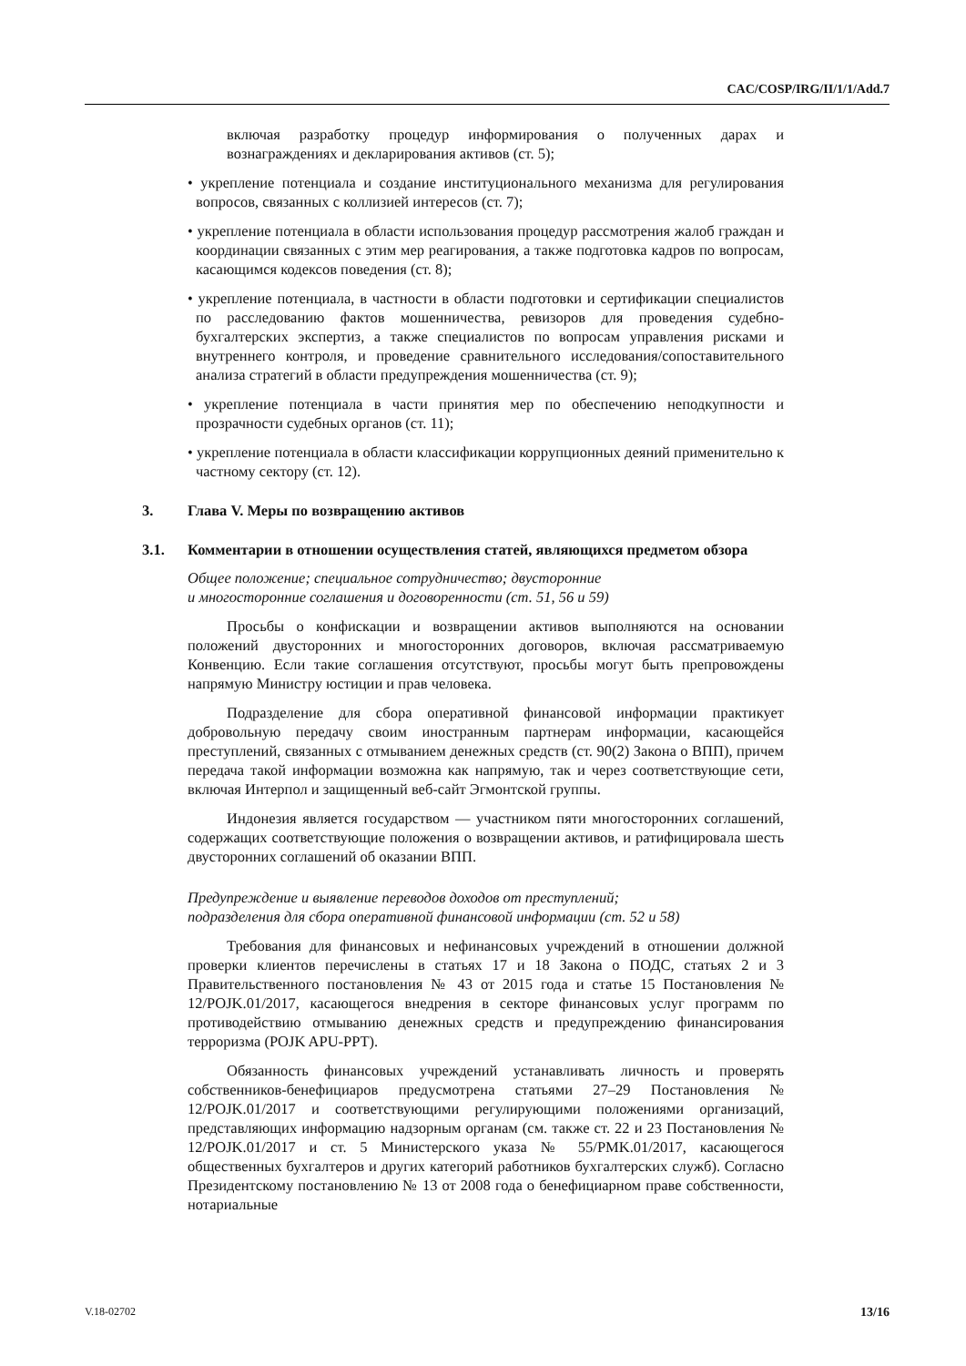CAC/COSP/IRG/II/1/1/Add.7
включая разработку процедур информирования о полученных дарах и вознаграждениях и декларирования активов (ст. 5);
• укрепление потенциала и создание институционального механизма для регулирования вопросов, связанных с коллизией интересов (ст. 7);
• укрепление потенциала в области использования процедур рассмотрения жалоб граждан и координации связанных с этим мер реагирования, а также подготовка кадров по вопросам, касающимся кодексов поведения (ст. 8);
• укрепление потенциала, в частности в области подготовки и сертификации специалистов по расследованию фактов мошенничества, ревизоров для проведения судебно-бухгалтерских экспертиз, а также специалистов по вопросам управления рисками и внутреннего контроля, и проведение сравнительного исследования/сопоставительного анализа стратегий в области предупреждения мошенничества (ст. 9);
• укрепление потенциала в части принятия мер по обеспечению неподкупности и прозрачности судебных органов (ст. 11);
• укрепление потенциала в области классификации коррупционных деяний применительно к частному сектору (ст. 12).
3. Глава V. Меры по возвращению активов
3.1. Комментарии в отношении осуществления статей, являющихся предметом обзора
Общее положение; специальное сотрудничество; двусторонние
и многосторонние соглашения и договоренности (ст. 51, 56 и 59)
Просьбы о конфискации и возвращении активов выполняются на основании положений двусторонних и многосторонних договоров, включая рассматриваемую Конвенцию. Если такие соглашения отсутствуют, просьбы могут быть препровождены напрямую Министру юстиции и прав человека.
Подразделение для сбора оперативной финансовой информации практикует добровольную передачу своим иностранным партнерам информации, касающейся преступлений, связанных с отмыванием денежных средств (ст. 90(2) Закона о ВПП), причем передача такой информации возможна как напрямую, так и через соответствующие сети, включая Интерпол и защищенный веб-сайт Эгмонтской группы.
Индонезия является государством — участником пяти многосторонних соглашений, содержащих соответствующие положения о возвращении активов, и ратифицировала шесть двусторонних соглашений об оказании ВПП.
Предупреждение и выявление переводов доходов от преступлений;
подразделения для сбора оперативной финансовой информации (ст. 52 и 58)
Требования для финансовых и нефинансовых учреждений в отношении должной проверки клиентов перечислены в статьях 17 и 18 Закона о ПОДС, статьях 2 и 3 Правительственного постановления № 43 от 2015 года и статье 15 Постановления № 12/POJK.01/2017, касающегося внедрения в секторе финансовых услуг программ по противодействию отмыванию денежных средств и предупреждению финансирования терроризма (POJK APU-PPT).
Обязанность финансовых учреждений устанавливать личность и проверять собственников-бенефициаров предусмотрена статьями 27–29 Постановления № 12/POJK.01/2017 и соответствующими регулирующими положениями организаций, представляющих информацию надзорным органам (см. также ст. 22 и 23 Постановления № 12/POJK.01/2017 и ст. 5 Министерского указа № 55/PMK.01/2017, касающегося общественных бухгалтеров и других категорий работников бухгалтерских служб). Согласно Президентскому постановлению № 13 от 2008 года о бенефициарном праве собственности, нотариальные
V.18-02702 13/16